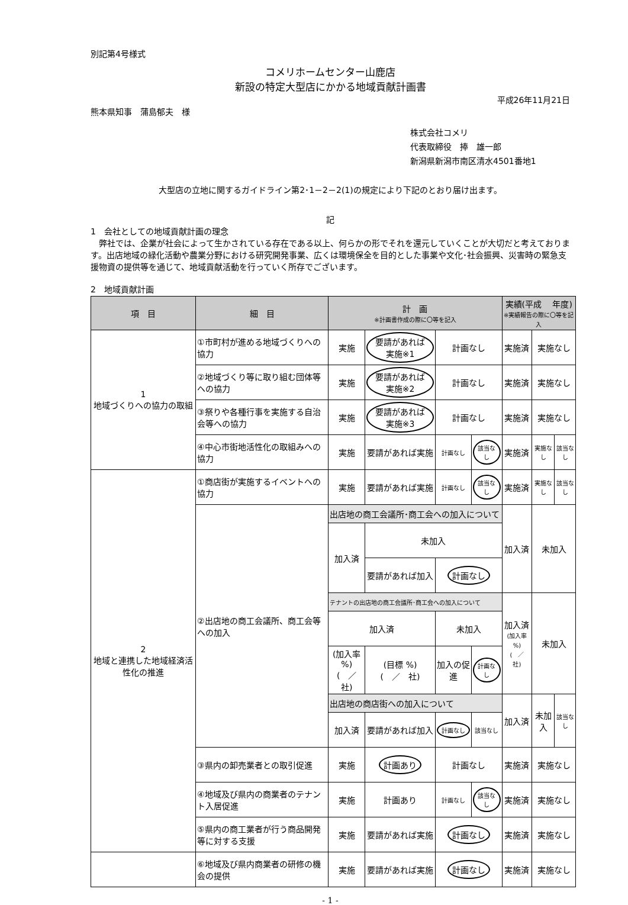別記第4号様式
コメリホームセンター山鹿店
新設の特定大型店にかかる地域貢献計画書
平成26年11月21日
熊本県知事　蒲島郁夫　様
株式会社コメリ
代表取締役　捧　雄一郎
新潟県新潟市南区清水4501番地1
大型店の立地に関するガイドライン第2･1－2－2(1)の規定により下記のとおり届け出ます。
記
1　会社としての地域貢献計画の理念
　弊社では、企業が社会によって生かされている存在である以上、何らかの形でそれを還元していくことが大切だと考えております。出店地域の緑化活動や農業分野における研究開発事業、広くは環境保全を目的とした事業や文化･社会振興、災害時の緊急支援物資の提供等を通じて、地域貢献活動を行っていく所存でございます。
2　地域貢献計画
| 項 目 | 細 目 | 計 画 ※計画書作成の際に〇等を記入 | | | | 実績(平成 年度) ※実績報告の際に〇等を記入 | | |
| --- | --- | --- | --- | --- | --- | --- | --- | --- |
| 1 地域づくりへの協力の取組 | ①市町村が進める地域づくりへの協力 | 実施 | 要請があれば実施※1 | 計画なし | | 実施済 | 実施なし | |
| | ②地域づくり等に取り組む団体等への協力 | 実施 | 要請があれば実施※2 | 計画なし | | 実施済 | 実施なし | |
| | ③祭りや各種行事を実施する自治会等への協力 | 実施 | 要請があれば実施※3 | 計画なし | | 実施済 | 実施なし | |
| | ④中心市街地活性化の取組みへの協力 | 実施 | 要請があれば実施 | 計画なし | 該当なし | 実施済 | 実施なし | 該当なし |
| 2 地域と連携した地域経済活性化の推進 | ①商店街が実施するイベントへの協力 | 実施 | 要請があれば実施 | 計画なし | 該当なし | 実施済 | 実施なし | 該当なし |
| | ②出店地の商工会議所、商工会等への加入 | 出店地の商工会議所･商工会への加入について | | | | 加入済 | 未加入 | |
| | | 加入済 | 未加入 | | | | | |
| | | | 要請があれば加入 | 計画なし | | | | |
| | | テナントの出店地の商工会議所･商工会への加入について | | | | 加入済 (加入率 %) ( ／ 社) | 未加入 | |
| | | 加入済 | | 未加入 | | | | |
| | | (加入率 %) ( ／ 社) | (目標 %) ( ／ 社) | 加入の促進 | 計画なし | | | |
| | | 出店地の商店街への加入について | | | | 加入済 | 未加入 | 該当なし |
| | | 加入済 | 要請があれば加入 | 計画なし | 該当なし | | | |
| | ③県内の卸売業者との取引促進 | 実施 | 計画あり | 計画なし | | 実施済 | 実施なし | |
| | ④地域及び県内の商業者のテナント入居促進 | 実施 | 計画あり | 計画なし | 該当なし | 実施済 | 実施なし | |
| | ⑤県内の商工業者が行う商品開発等に対する支援 | 実施 | 要請があれば実施 | 計画なし | | 実施済 | 実施なし | |
| | ⑥地域及び県内商業者の研修の機会の提供 | 実施 | 要請があれば実施 | 計画なし | | 実施済 | 実施なし | |
- 1 -